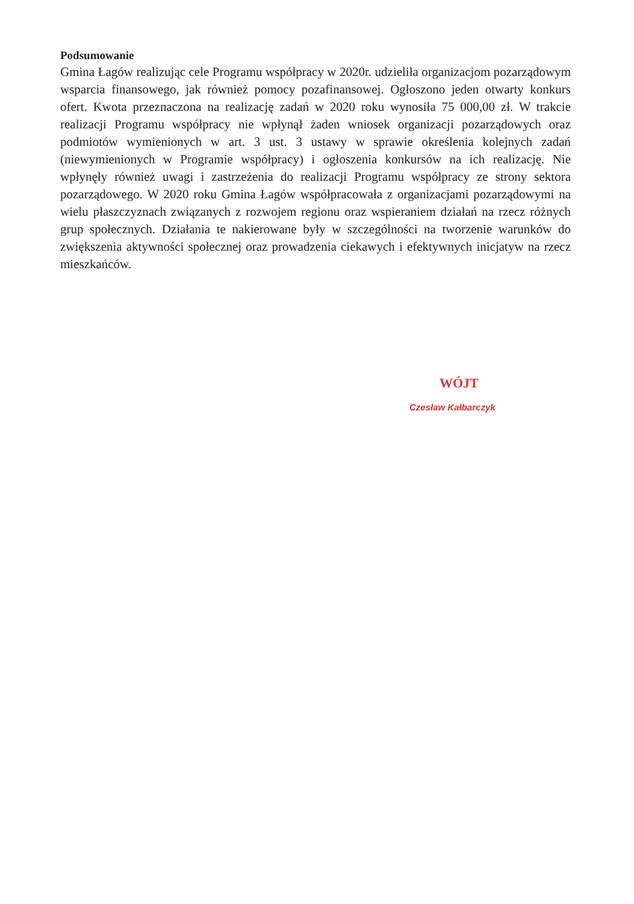Podsumowanie
Gmina Łagów realizując cele Programu współpracy w 2020r. udzieliła organizacjom pozarządowym wsparcia finansowego, jak również pomocy pozafinansowej. Ogłoszono jeden otwarty konkurs ofert. Kwota przeznaczona na realizację zadań w 2020 roku wynosiła 75 000,00 zł. W trakcie realizacji Programu współpracy nie wpłynął żaden wniosek organizacji pozarządowych oraz podmiotów wymienionych w art. 3 ust. 3 ustawy w sprawie określenia kolejnych zadań (niewymienionych w Programie współpracy) i ogłoszenia konkursów na ich realizację. Nie wpłynęły również uwagi i zastrzeżenia do realizacji Programu współpracy ze strony sektora pozarządowego. W 2020 roku Gmina Łagów współpracowała z organizacjami pozarządowymi na wielu płaszczyznach związanych z rozwojem regionu oraz wspieraniem działań na rzecz różnych grup społecznych. Działania te nakierowane były w szczególności na tworzenie warunków do zwiększenia aktywności społecznej oraz prowadzenia ciekawych i efektywnych inicjatyw na rzecz mieszkańców.
WÓJT
Czesław Kałbarczyk